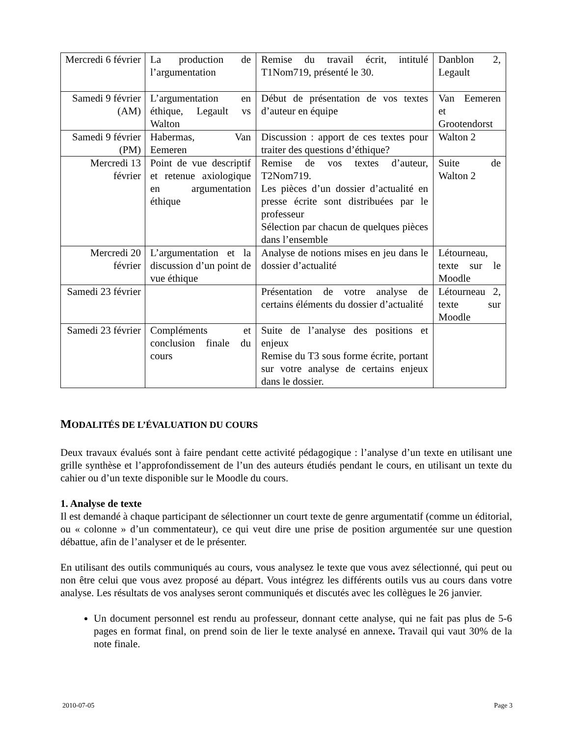| Mercredi 6 février | La production de l’argumentation | Remise du travail écrit, intitulé T1Nom719, présenté le 30. | Danblon 2, Legault |
| Samedi 9 février (AM) | L’argumentation en éthique, Legault vs Walton | Début de présentation de vos textes d’auteur en équipe | Van Eemeren et Grootendorst |
| Samedi 9 février (PM) | Habermas, Van Eemeren | Discussion : apport de ces textes pour traiter des questions d’éthique? | Walton 2 |
| Mercredi 13 février | Point de vue descriptif et retenue axiologique en argumentation éthique | Remise de vos textes d’auteur, T2Nom719. Les pièces d’un dossier d’actualité en presse écrite sont distribuées par le professeur Sélection par chacun de quelques pièces dans l’ensemble | Suite de Walton 2 |
| Mercredi 20 février | L’argumentation et la discussion d’un point de vue éthique | Analyse de notions mises en jeu dans le dossier d’actualité | Létourneau, texte sur le Moodle |
| Samedi 23 février | | Présentation de votre analyse de certains éléments du dossier d’actualité | Létourneau 2, texte sur Moodle |
| Samedi 23 février | Compléments et conclusion finale du cours | Suite de l’analyse des positions et enjeux Remise du T3 sous forme écrite, portant sur votre analyse de certains enjeux dans le dossier. | |
MODALITÉS DE L’ÉVALUATION DU COURS
Deux travaux évalués sont à faire pendant cette activité pédagogique : l’analyse d’un texte en utilisant une grille synthèse et l’approfondissement de l’un des auteurs étudiés pendant le cours, en utilisant un texte du cahier ou d’un texte disponible sur le Moodle du cours.
1. Analyse de texte
Il est demandé à chaque participant de sélectionner un court texte de genre argumentatif (comme un éditorial, ou « colonne » d’un commentateur), ce qui veut dire une prise de position argumentée sur une question débattue, afin de l’analyser et de le présenter.
En utilisant des outils communiqués au cours, vous analysez le texte que vous avez sélectionné, qui peut ou non être celui que vous avez proposé au départ. Vous intégrez les différents outils vus au cours dans votre analyse. Les résultats de vos analyses seront communiqués et discutés avec les collègues le 26 janvier.
Un document personnel est rendu au professeur, donnant cette analyse, qui ne fait pas plus de 5-6 pages en format final, on prend soin de lier le texte analysé en annexe. Travail qui vaut 30% de la note finale.
2010-07-05 Page 3